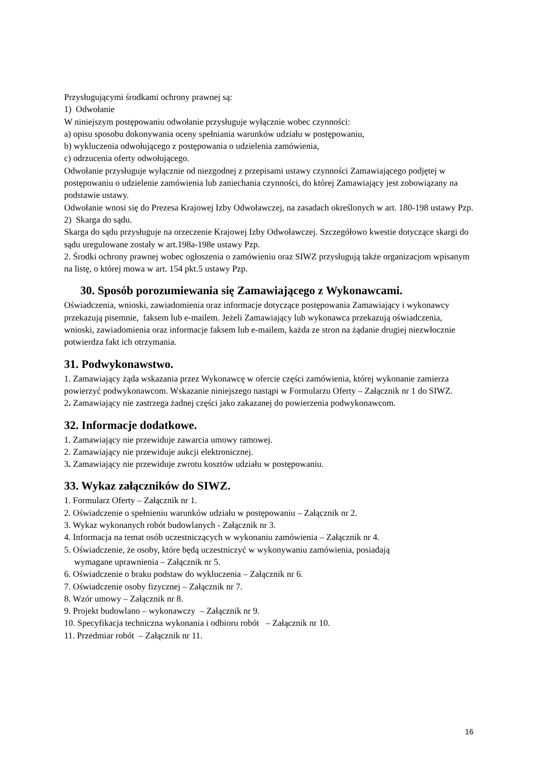Przysługującymi środkami ochrony prawnej są:
1) Odwołanie
W niniejszym postępowaniu odwołanie przysługuje wyłącznie wobec czynności:
a) opisu sposobu dokonywania oceny spełniania warunków udziału w postępowaniu,
b) wykluczenia odwołującego z postępowania o udzielenia zamówienia,
c) odrzucenia oferty odwołującego.
Odwołanie przysługuje wyłącznie od niezgodnej z przepisami ustawy czynności Zamawiającego podjętej w postępowaniu o udzielenie zamówienia lub zaniechania czynności, do której Zamawiający jest zobowiązany na podstawie ustawy.
Odwołanie wnosi się do Prezesa Krajowej Izby Odwoławczej, na zasadach określonych w art. 180-198 ustawy Pzp.
2) Skarga do sądu.
Skarga do sądu przysługuje na orzeczenie Krajowej Izby Odwoławczej. Szczegółowo kwestie dotyczące skargi do sądu uregulowane zostały w art.198a-198e ustawy Pzp.
2. Środki ochrony prawnej wobec ogłoszenia o zamówieniu oraz SIWZ przysługują także organizacjom wpisanym na listę, o której mowa w art. 154 pkt.5 ustawy Pzp.
30. Sposób porozumiewania się Zamawiającego z Wykonawcami.
Oświadczenia, wnioski, zawiadomienia oraz informacje dotyczące postępowania Zamawiający i wykonawcy przekazują pisemnie, faksem lub e-mailem. Jeżeli Zamawiający lub wykonawca przekazują oświadczenia, wnioski, zawiadomienia oraz informacje faksem lub e-mailem, każda ze stron na żądanie drugiej niezwłocznie potwierdza fakt ich otrzymania.
31. Podwykonawstwo.
1. Zamawiający żąda wskazania przez Wykonawcę w ofercie części zamówienia, której wykonanie zamierza powierzyć podwykonawcom. Wskazanie niniejszego nastąpi w Formularzu Oferty – Załącznik nr 1 do SIWZ.
2. Zamawiający nie zastrzega żadnej części jako zakazanej do powierzenia podwykonawcom.
32. Informacje dodatkowe.
1. Zamawiający nie przewiduje zawarcia umowy ramowej.
2. Zamawiający nie przewiduje aukcji elektronicznej.
3. Zamawiający nie przewiduje zwrotu kosztów udziału w postępowaniu.
33. Wykaz załączników do SIWZ.
1. Formularz Oferty – Załącznik nr 1.
2. Oświadczenie o spełnieniu warunków udziału w postępowaniu – Załącznik nr 2.
3. Wykaz wykonanych robót budowlanych - Załącznik nr 3.
4. Informacja na temat osób uczestniczących w wykonaniu zamówienia – Załącznik nr 4.
5. Oświadczenie, że osoby, które będą uczestniczyć w wykonywaniu zamówienia, posiadają
wymagane uprawnienia – Załącznik nr 5.
6. Oświadczenie o braku podstaw do wykluczenia – Załącznik nr 6.
7. Oświadczenie osoby fizycznej – Załącznik nr 7.
8. Wzór umowy – Załącznik nr 8.
9. Projekt budowlano – wykonawczy – Załącznik nr 9.
10. Specyfikacja techniczna wykonania i odbioru robót – Załącznik nr 10.
11. Przedmiar robót – Załącznik nr 11.
16